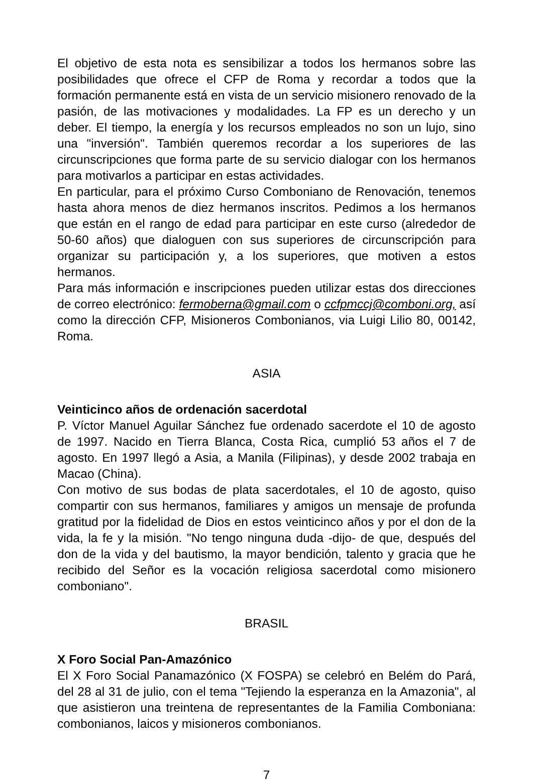El objetivo de esta nota es sensibilizar a todos los hermanos sobre las posibilidades que ofrece el CFP de Roma y recordar a todos que la formación permanente está en vista de un servicio misionero renovado de la pasión, de las motivaciones y modalidades. La FP es un derecho y un deber. El tiempo, la energía y los recursos empleados no son un lujo, sino una "inversión". También queremos recordar a los superiores de las circunscripciones que forma parte de su servicio dialogar con los hermanos para motivarlos a participar en estas actividades.
En particular, para el próximo Curso Comboniano de Renovación, tenemos hasta ahora menos de diez hermanos inscritos. Pedimos a los hermanos que están en el rango de edad para participar en este curso (alrededor de 50-60 años) que dialoguen con sus superiores de circunscripción para organizar su participación y, a los superiores, que motiven a estos hermanos.
Para más información e inscripciones pueden utilizar estas dos direcciones de correo electrónico: fermoberna@gmail.com o ccfpmccj@comboni.org, así como la dirección CFP, Misioneros Combonianos, via Luigi Lilio 80, 00142, Roma.
ASIA
Veinticinco años de ordenación sacerdotal
P. Víctor Manuel Aguilar Sánchez fue ordenado sacerdote el 10 de agosto de 1997. Nacido en Tierra Blanca, Costa Rica, cumplió 53 años el 7 de agosto. En 1997 llegó a Asia, a Manila (Filipinas), y desde 2002 trabaja en Macao (China).
Con motivo de sus bodas de plata sacerdotales, el 10 de agosto, quiso compartir con sus hermanos, familiares y amigos un mensaje de profunda gratitud por la fidelidad de Dios en estos veinticinco años y por el don de la vida, la fe y la misión. "No tengo ninguna duda -dijo- de que, después del don de la vida y del bautismo, la mayor bendición, talento y gracia que he recibido del Señor es la vocación religiosa sacerdotal como misionero comboniano".
BRASIL
X Foro Social Pan-Amazónico
El X Foro Social Panamazónico (X FOSPA) se celebró en Belém do Pará, del 28 al 31 de julio, con el tema "Tejiendo la esperanza en la Amazonia", al que asistieron una treintena de representantes de la Familia Comboniana: combonianos, laicos y misioneros combonianos.
7